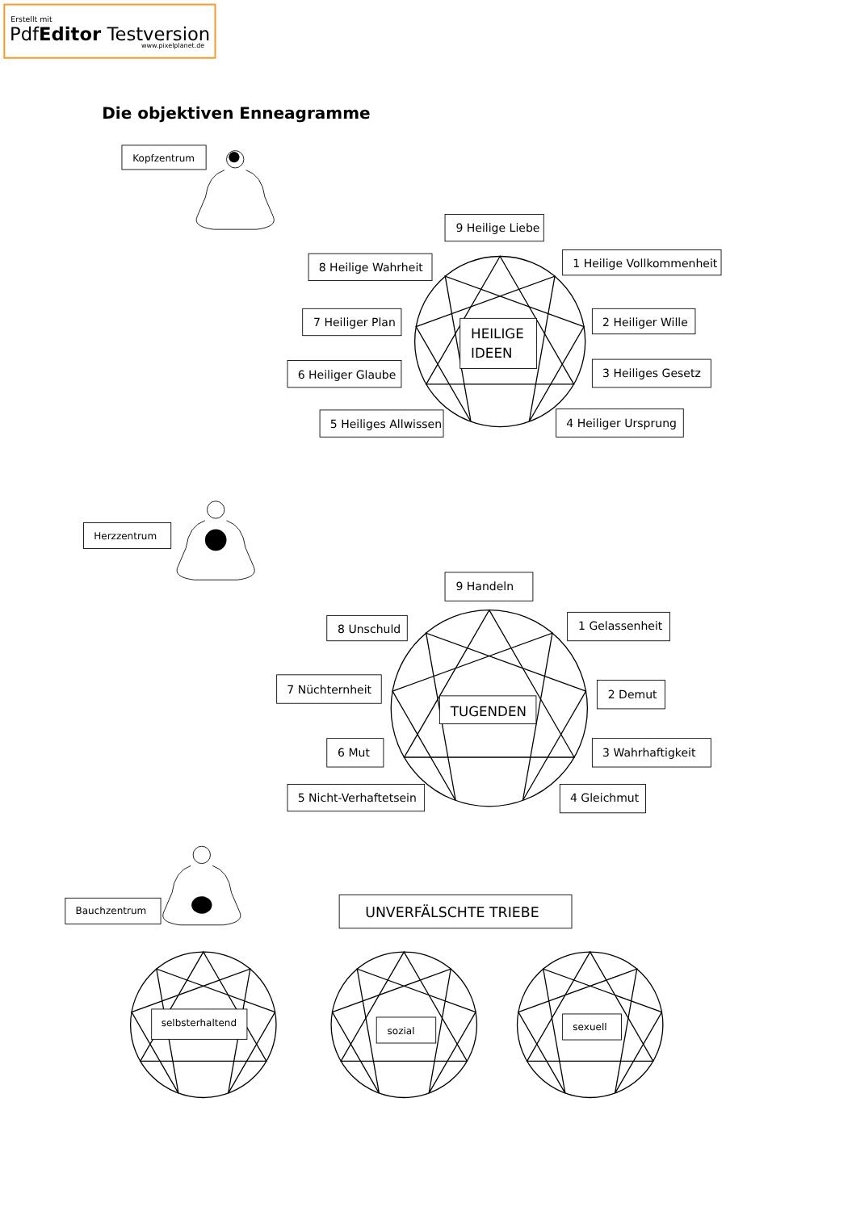Erstellt mit
PdfEditor Testversion
www.pixelplanet.de
Die objektiven Enneagramme
Kopfzentrum
9 Heilige Liebe
8 Heilige Wahrheit
1 Heilige Vollkommenheit
7 Heiliger Plan
2 Heiliger Wille
HEILIGE
IDEEN
6 Heiliger Glaube
3 Heiliges Gesetz
5 Heiliges Allwissen
4 Heiliger Ursprung
Herzzentrum
9 Handeln
8 Unschuld
1 Gelassenheit
7 Nüchternheit
2 Demut
TUGENDEN
6 Mut
3 Wahrhaftigkeit
5 Nicht-Verhaftetsein
4 Gleichmut
Bauchzentrum
UNVERFÄLSCHTE TRIEBE
selbsterhaltend
sozial
sexuell